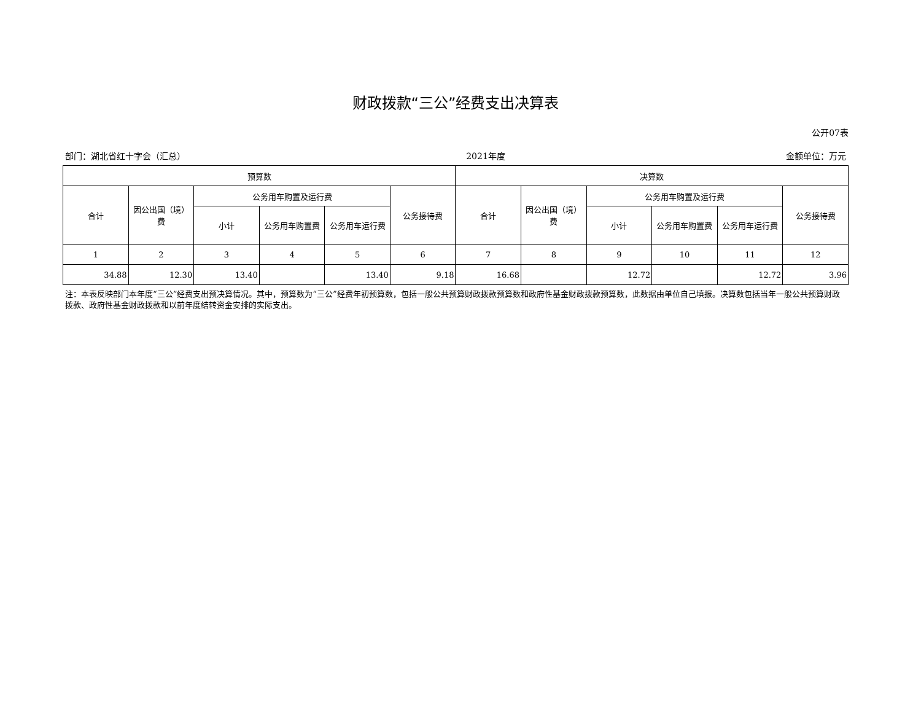财政拨款“三公”经费支出决算表
公开07表
部门：湖北省红十字会（汇总） 2021年度 金额单位：万元
| 预算数 | | | | | | 决算数 | | | | | |
| --- | --- | --- | --- | --- | --- | --- | --- | --- | --- | --- | --- |
| 合计 | 因公出国（境）费 | 公务用车购置及运行费 | | | 公务接待费 | 合计 | 因公出国（境）费 | 公务用车购置及运行费 | | | 公务接待费 |
| | | 小计 | 公务用车购置费 | 公务用车运行费 | | | | 小计 | 公务用车购置费 | 公务用车运行费 | |
| 1 | 2 | 3 | 4 | 5 | 6 | 7 | 8 | 9 | 10 | 11 | 12 |
| 34.88 | 12.30 | 13.40 | | 13.40 | 9.18 | 16.68 | | 12.72 | | 12.72 | 3.96 |
注：本表反映部门本年度“三公”经费支出预决算情况。其中，预算数为“三公”经费年初预算数，包括一般公共预算财政拨款预算数和政府性基金财政拨款预算数，此数据由单位自己填报。决算数包括当年一般公共预算财政拨款、政府性基金财政拨款和以前年度结转资金安排的实际支出。